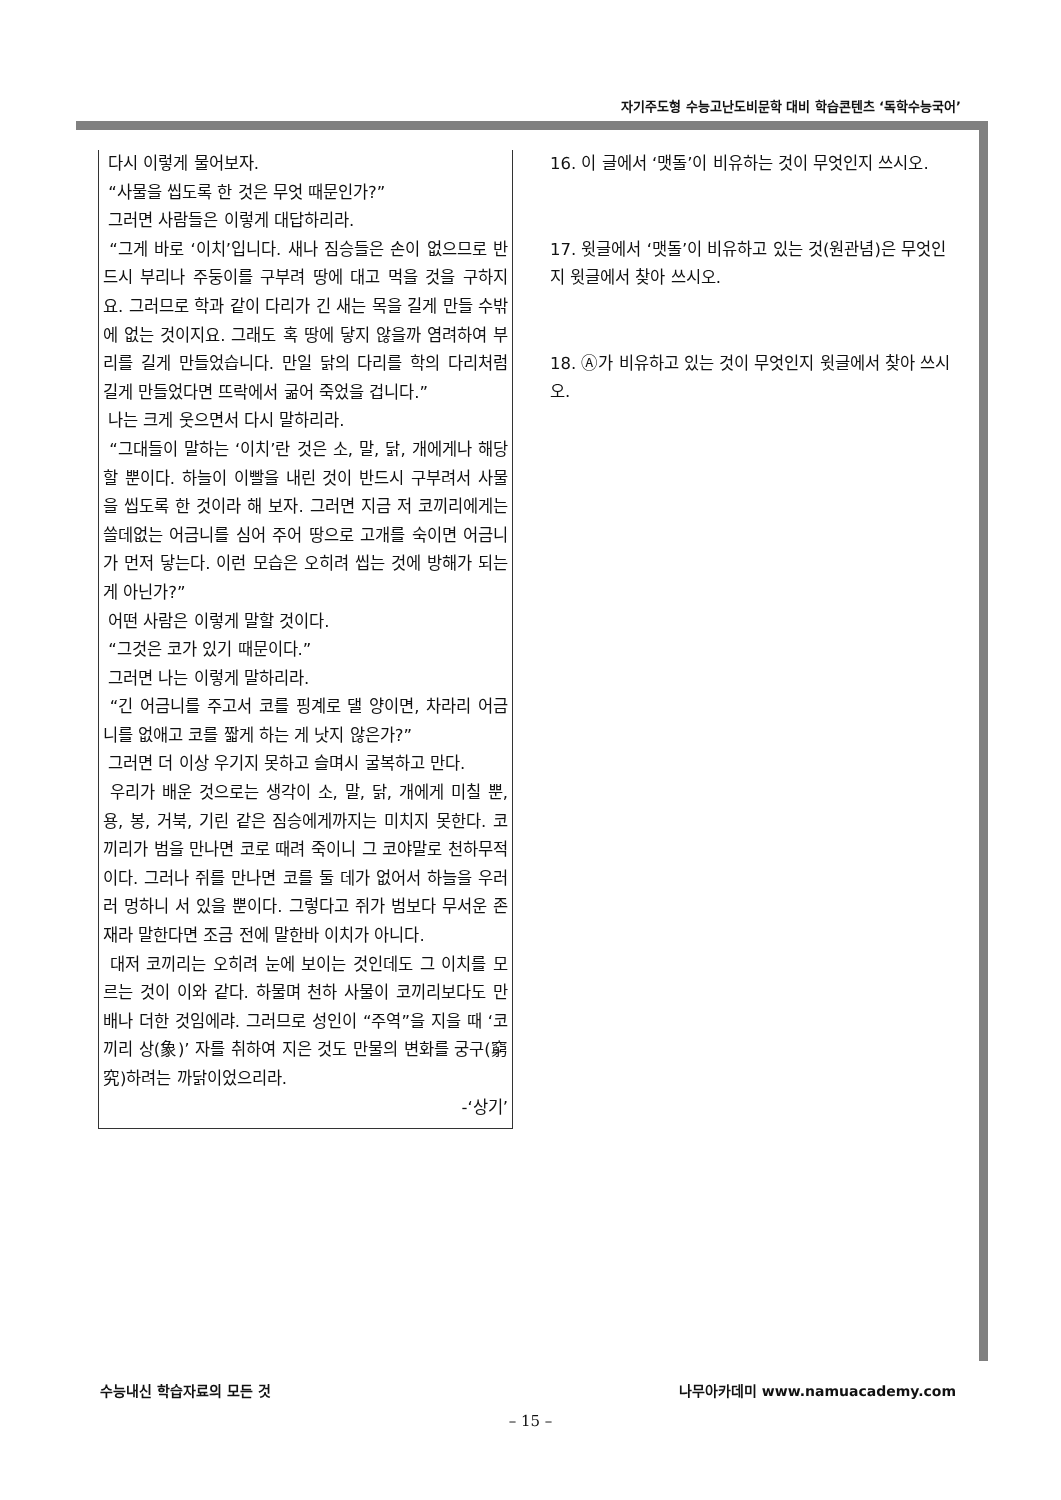자기주도형 수능고난도비문학 대비 학습콘텐츠 ‘독학수능국어’
다시 이렇게 물어보자.
“사물을 씹도록 한 것은 무엇 때문인가?”
그러면 사람들은 이렇게 대답하리라.
“그게 바로 ‘이치’입니다. 새나 짐승들은 손이 없으므로 반드시 부리나 주둥이를 구부려 땅에 대고 먹을 것을 구하지요. 그러므로 학과 같이 다리가 긴 새는 목을 길게 만들 수밖에 없는 것이지요. 그래도 혹 땅에 닿지 않을까 염려하여 부리를 길게 만들었습니다. 만일 닭의 다리를 학의 다리처럼 길게 만들었다면 뜨락에서 굶어 죽었을 겁니다.”
나는 크게 웃으면서 다시 말하리라.
“그대들이 말하는 ‘이치’란 것은 소, 말, 닭, 개에게나 해당할 뿐이다. 하늘이 이빨을 내린 것이 반드시 구부려서 사물을 씹도록 한 것이라 해 보자. 그러면 지금 저 코끼리에게는 쓸데없는 어금니를 심어 주어 땅으로 고개를 숙이면 어금니가 먼저 닿는다. 이런 모습은 오히려 씹는 것에 방해가 되는 게 아닌가?”
어떤 사람은 이렇게 말할 것이다.
“그것은 코가 있기 때문이다.”
그러면 나는 이렇게 말하리라.
“긴 어금니를 주고서 코를 핑계로 댈 양이면, 차라리 어금니를 없애고 코를 짧게 하는 게 낫지 않은가?”
그러면 더 이상 우기지 못하고 슬며시 굴복하고 만다.
우리가 배운 것으로는 생각이 소, 말, 닭, 개에게 미칠 뿐, 용, 봉, 거북, 기린 같은 짐승에게까지는 미치지 못한다. 코끼리가 범을 만나면 코로 때려 죽이니 그 코야말로 천하무적이다. 그러나 쥐를 만나면 코를 둘 데가 없어서 하늘을 우러러 멍하니 서 있을 뿐이다. 그렇다고 쥐가 범보다 무서운 존재라 말한다면 조금 전에 말한바 이치가 아니다.
대저 코끼리는 오히려 눈에 보이는 것인데도 그 이치를 모르는 것이 이와 같다. 하물며 천하 사물이 코끼리보다도 만 배나 더한 것임에랴. 그러므로 성인이 “주역”을 지을 때 ‘코끼리 상(象)’ 자를 취하여 지은 것도 만물의 변화를 궁구(窮究)하려는 까닭이었으리라.
-‘상기’
16. 이 글에서 ‘맷돌’이 비유하는 것이 무엇인지 쓰시오.
17. 윗글에서 ‘맷돌’이 비유하고 있는 것(원관념)은 무엇인지 윗글에서 찾아 쓰시오.
18. Ⓐ가 비유하고 있는 것이 무엇인지 윗글에서 찾아 쓰시오.
수능내신 학습자료의 모든 것 나무아카데미 www.namuacademy.com
– 15 –